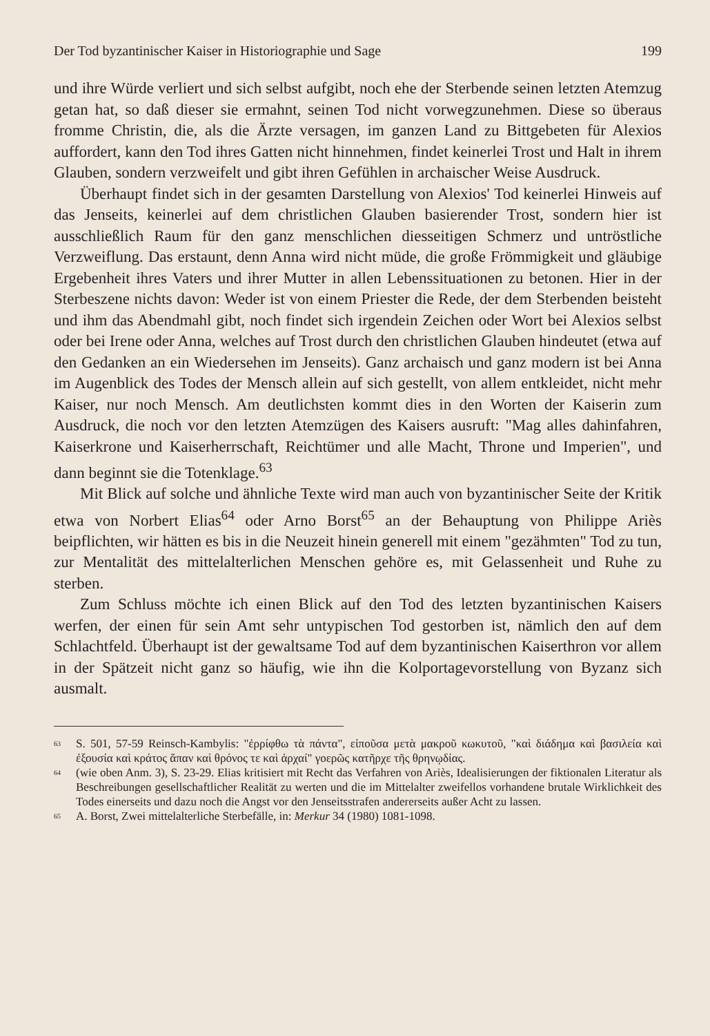Der Tod byzantinischer Kaiser in Historiographie und Sage 199
und ihre Würde verliert und sich selbst aufgibt, noch ehe der Sterbende seinen letzten Atemzug getan hat, so daß dieser sie ermahnt, seinen Tod nicht vorwegzunehmen. Diese so überaus fromme Christin, die, als die Ärzte versagen, im ganzen Land zu Bittgebeten für Alexios auffordert, kann den Tod ihres Gatten nicht hinnehmen, findet keinerlei Trost und Halt in ihrem Glauben, sondern verzweifelt und gibt ihren Gefühlen in archaischer Weise Ausdruck.
Überhaupt findet sich in der gesamten Darstellung von Alexios' Tod keinerlei Hinweis auf das Jenseits, keinerlei auf dem christlichen Glauben basierender Trost, sondern hier ist ausschließlich Raum für den ganz menschlichen diesseitigen Schmerz und untröstliche Verzweiflung. Das erstaunt, denn Anna wird nicht müde, die große Frömmigkeit und gläubige Ergebenheit ihres Vaters und ihrer Mutter in allen Lebenssituationen zu betonen. Hier in der Sterbeszene nichts davon: Weder ist von einem Priester die Rede, der dem Sterbenden beisteht und ihm das Abendmahl gibt, noch findet sich irgendein Zeichen oder Wort bei Alexios selbst oder bei Irene oder Anna, welches auf Trost durch den christlichen Glauben hindeutet (etwa auf den Gedanken an ein Wiedersehen im Jenseits). Ganz archaisch und ganz modern ist bei Anna im Augenblick des Todes der Mensch allein auf sich gestellt, von allem entkleidet, nicht mehr Kaiser, nur noch Mensch. Am deutlichsten kommt dies in den Worten der Kaiserin zum Ausdruck, die noch vor den letzten Atemzügen des Kaisers ausruft: "Mag alles dahinfahren, Kaiserkrone und Kaiserherrschaft, Reichtümer und alle Macht, Throne und Imperien", und dann beginnt sie die Totenklage.<sup>63</sup>
Mit Blick auf solche und ähnliche Texte wird man auch von byzantinischer Seite der Kritik etwa von Norbert Elias<sup>64</sup> oder Arno Borst<sup>65</sup> an der Behauptung von Philippe Ariès beipflichten, wir hätten es bis in die Neuzeit hinein generell mit einem "gezähmten" Tod zu tun, zur Mentalität des mittelalterlichen Menschen gehöre es, mit Gelassenheit und Ruhe zu sterben.
Zum Schluss möchte ich einen Blick auf den Tod des letzten byzantinischen Kaisers werfen, der einen für sein Amt sehr untypischen Tod gestorben ist, nämlich den auf dem Schlachtfeld. Überhaupt ist der gewaltsame Tod auf dem byzantinischen Kaiserthron vor allem in der Spätzeit nicht ganz so häufig, wie ihn die Kolportagevorstellung von Byzanz sich ausmalt.
<sup>63</sup> S. 501, 57-59 Reinsch-Kambylis: "ἐρρίφθω τὰ πάντα", εἰποῦσα μετὰ μακροῦ κωκυτοῦ, "καὶ διάδημα καὶ βασιλεία καὶ ἐξουσία καὶ κράτος ἅπαν καὶ θρόνος τε καὶ ἀρχαί" γοερῶς κατῆρχε τῆς θρηνῳδίας.
<sup>64</sup> (wie oben Anm. 3), S. 23-29. Elias kritisiert mit Recht das Verfahren von Ariès, Idealisierungen der fiktionalen Literatur als Beschreibungen gesellschaftlicher Realität zu werten und die im Mittelalter zweifellos vorhandene brutale Wirklichkeit des Todes einerseits und dazu noch die Angst vor den Jenseitsstrafen andererseits außer Acht zu lassen.
<sup>65</sup> A. Borst, Zwei mittelalterliche Sterbefälle, in: Merkur 34 (1980) 1081-1098.